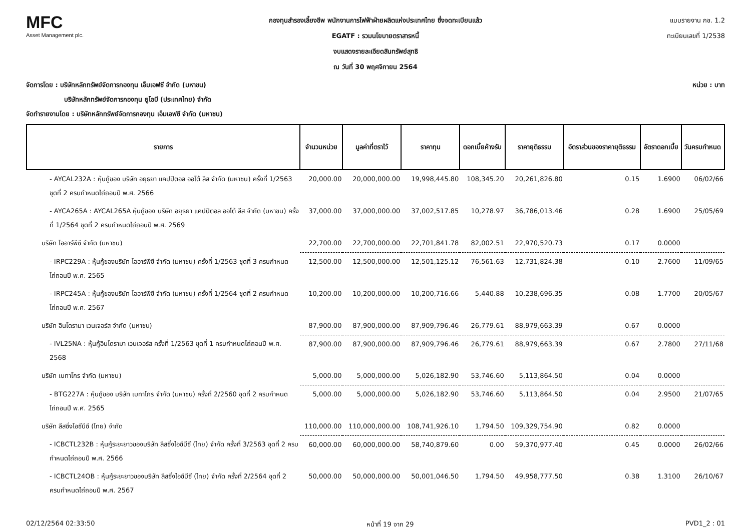MFC
Asset Management plc.
กองทุนสำรองเลี้ยงชีพ พนักงานการไฟฟ้าฝ่ายผลิตแห่งประเทศไทย ซึ่งจดทะเบียนแล้ว
EGATF : รวมนโยบายตราสารหนี้
งบแสดงรายละเอียดสินทรัพย์สุทธิ
ณ วันที่ 30 พฤศจิกายน 2564
แบบรายงาน กช. 1.2
ทะเบียนเลขที่ 1/2538
จัดการโดย : บริษัทหลักทรัพย์จัดการกองทุน เอ็มเอฟซี จำกัด (มหาชน)
บริษัทหลักทรัพย์จัดการกองทุน ยูโอบี (ประเทศไทย) จำกัด
จัดทำรายงานโดย : บริษัทหลักทรัพย์จัดการกองทุน เอ็มเอฟซี จำกัด (มหาชน)
หน่วย : บาท
| รายการ | จำนวนหน่วย | มูลค่าที่ตราไว้ | ราคาทุน | ดอกเบี้ยค้างรับ | ราคายุติธรรม | อัตราส่วนของราคายุติธรรม | อัตราดอกเบี้ย | วันครบกำหนด |
| --- | --- | --- | --- | --- | --- | --- | --- | --- |
| - AYCAL232A : หุ้นกู้ของ บริษัท อยุธยา แคปปิตอล ออโต้ ลีส จำกัด (มหาชน) ครั้งที่ 1/2563 ชุดที่ 2 ครบกำหนดไถ่ถอนปี พ.ศ. 2566 | 20,000.00 | 20,000,000.00 | 19,998,445.80 | 108,345.20 | 20,261,826.80 | 0.15 | 1.6900 | 06/02/66 |
| - AYCA265A : AYCAL265A หุ้นกู้ของ บริษัท อยุธยา แคปปิตอล ออโต้ ลีส จำกัด (มหาชน) ครั้งที่ 1/2564 ชุดที่ 2 ครบกำหนดไถ่ถอนปี พ.ศ. 2569 | 37,000.00 | 37,000,000.00 | 37,002,517.85 | 10,278.97 | 36,786,013.46 | 0.28 | 1.6900 | 25/05/69 |
| บริษัท ไออาร์พีซี จำกัด (มหาชน) | 22,700.00 | 22,700,000.00 | 22,701,841.78 | 82,002.51 | 22,970,520.73 | 0.17 | 0.0000 | |
| - IRPC229A : หุ้นกู้ของบริษัท ไออาร์พีซี จำกัด (มหาชน) ครั้งที่ 1/2563 ชุดที่ 3 ครบกำหนดไถ่ถอนปี พ.ศ. 2565 | 12,500.00 | 12,500,000.00 | 12,501,125.12 | 76,561.63 | 12,731,824.38 | 0.10 | 2.7600 | 11/09/65 |
| - IRPC245A : หุ้นกู้ของบริษัท ไออาร์พีซี จำกัด (มหาชน) ครั้งที่ 1/2564 ชุดที่ 2 ครบกำหนดไถ่ถอนปี พ.ศ. 2567 | 10,200.00 | 10,200,000.00 | 10,200,716.66 | 5,440.88 | 10,238,696.35 | 0.08 | 1.7700 | 20/05/67 |
| บริษัท อินโดรามา เวนเจอร์ส จำกัด (มหาชน) | 87,900.00 | 87,900,000.00 | 87,909,796.46 | 26,779.61 | 88,979,663.39 | 0.67 | 0.0000 | |
| - IVL25NA : หุ้นกู้อินโดรามา เวนเจอร์ส ครั้งที่ 1/2563 ชุดที่ 1 ครบกำหนดไถ่ถอนปี พ.ศ. 2568 | 87,900.00 | 87,900,000.00 | 87,909,796.46 | 26,779.61 | 88,979,663.39 | 0.67 | 2.7800 | 27/11/68 |
| บริษัท เบทาโกร จำกัด (มหาชน) | 5,000.00 | 5,000,000.00 | 5,026,182.90 | 53,746.60 | 5,113,864.50 | 0.04 | 0.0000 | |
| - BTG227A : หุ้นกู้ของ บริษัท เบทาโกร จำกัด (มหาชน) ครั้งที่ 2/2560 ชุดที่ 2 ครบกำหนดไถ่ถอนปี พ.ศ. 2565 | 5,000.00 | 5,000,000.00 | 5,026,182.90 | 53,746.60 | 5,113,864.50 | 0.04 | 2.9500 | 21/07/65 |
| บริษัท ลีสซิ่งไอซีบีซี (ไทย) จำกัด | 110,000.00 | 110,000,000.00 | 108,741,926.10 | 1,794.50 | 109,329,754.90 | 0.82 | 0.0000 | |
| - ICBCTL232B : หุ้นกู้ระยะยาวของบริษัท ลีสซิ่งไอซีบีซี (ไทย) จำกัด ครั้งที่ 3/2563 ชุดที่ 2 ครบกำหนดไถ่ถอนปี พ.ศ. 2566 | 60,000.00 | 60,000,000.00 | 58,740,879.60 | 0.00 | 59,370,977.40 | 0.45 | 0.0000 | 26/02/66 |
| - ICBCTL24OB : หุ้นกู้ระยะยาวของบริษัท ลีสซิ่งไอซีบีซี (ไทย) จำกัด ครั้งที่ 2/2564 ชุดที่ 2 ครบกำหนดไถ่ถอนปี พ.ศ. 2567 | 50,000.00 | 50,000,000.00 | 50,001,046.50 | 1,794.50 | 49,958,777.50 | 0.38 | 1.3100 | 26/10/67 |
02/12/2564 02:33:50 หน้าที่ 19 จาก 29 PVD1_2 : 01